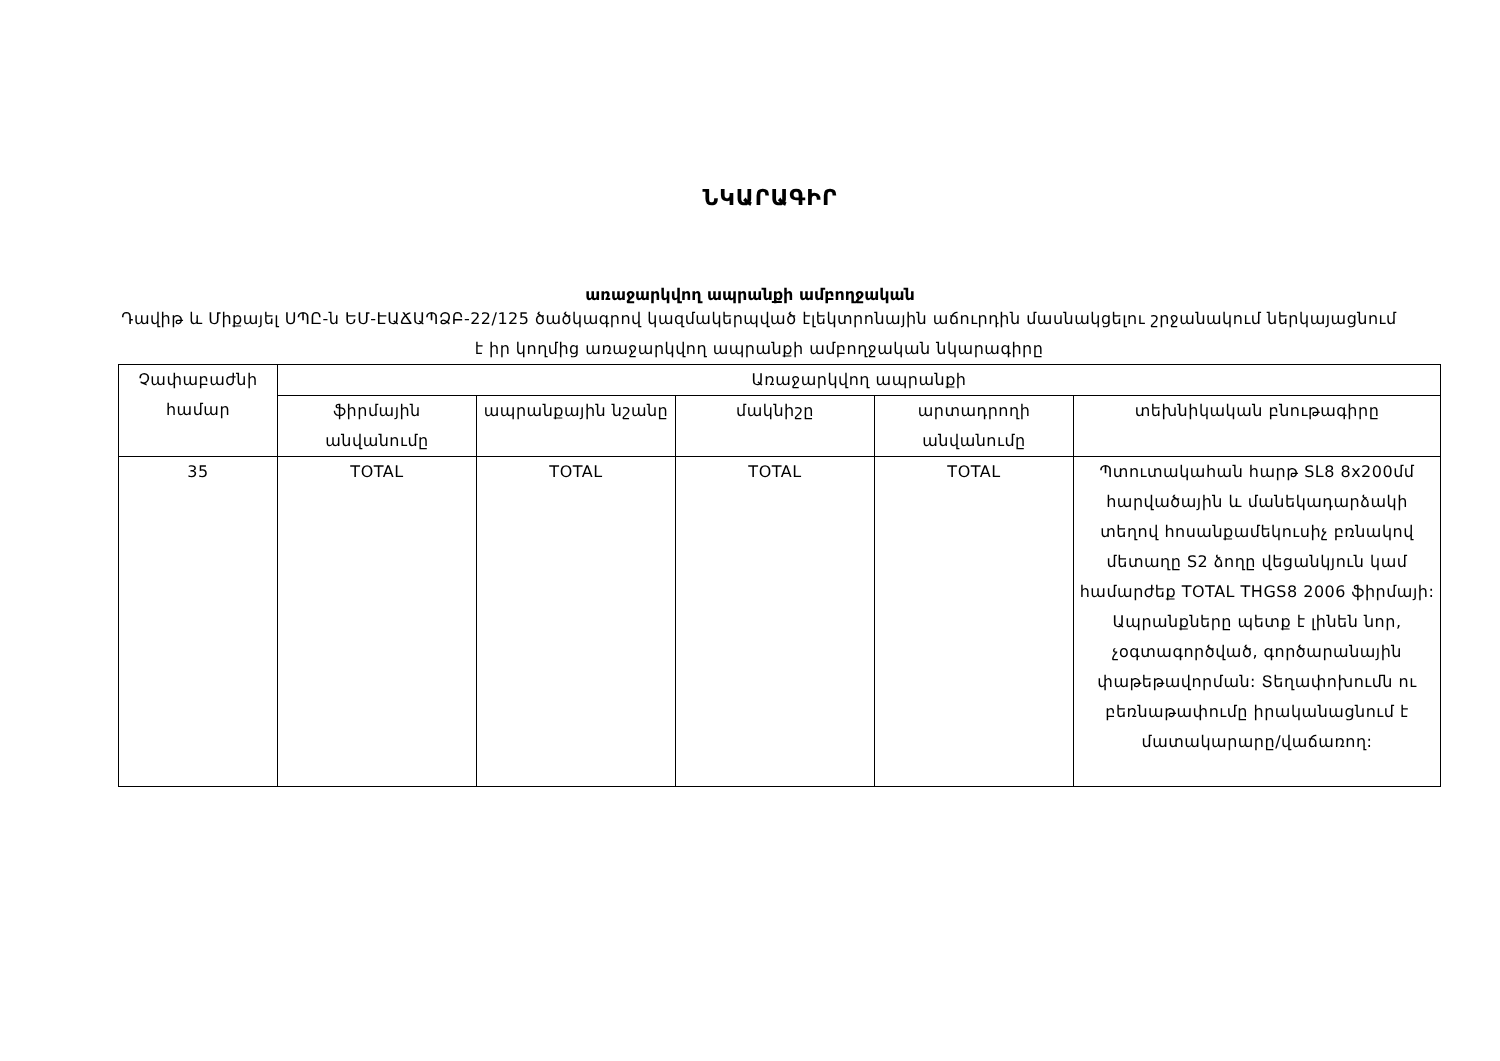ՆԿԱՐԱԳԻՐ
առաջարկվող ապրանքի ամբողջական
Դավիթ և Միքայել ՍՊԸ-ն ԵՄ-ԷԱՃԱՊՁԲ-22/125 ծածկագրով կազմակերպված էլեկտրոնային աճուրդին մասնակցելու շրջանակում ներկայացնում է իր կողմից առաջարկվող ապրանքի ամբողջական նկարագիրը
| Չափաբաժնի համար | Առաջարկվող ապրանքի | | | | |
| --- | --- | --- | --- | --- | --- |
| | ֆիրմային անվանումը | ապրանքային նշանը | մակնիշը | արտադրողի անվանումը | տեխնիկական բնութագիրը |
| 35 | TOTAL | TOTAL | TOTAL | TOTAL | Պտուտակահան հարթ SL8 8x200մմ հարվածային և մանեկադարձակի տեղով հոսանքամեկուսիչ բռնակով մետաղը S2 ձողը վեցանկյուն կամ համարժեք TOTAL THGS8 2006 ֆիրմայի: Ապրանքները պետք է լինեն նոր, չօգտագործված, գործարանային փաթեթավորման: Տեղափոխումն ու բեռնաթափումը իրականացնում է մատակարարը/վաճառող: |